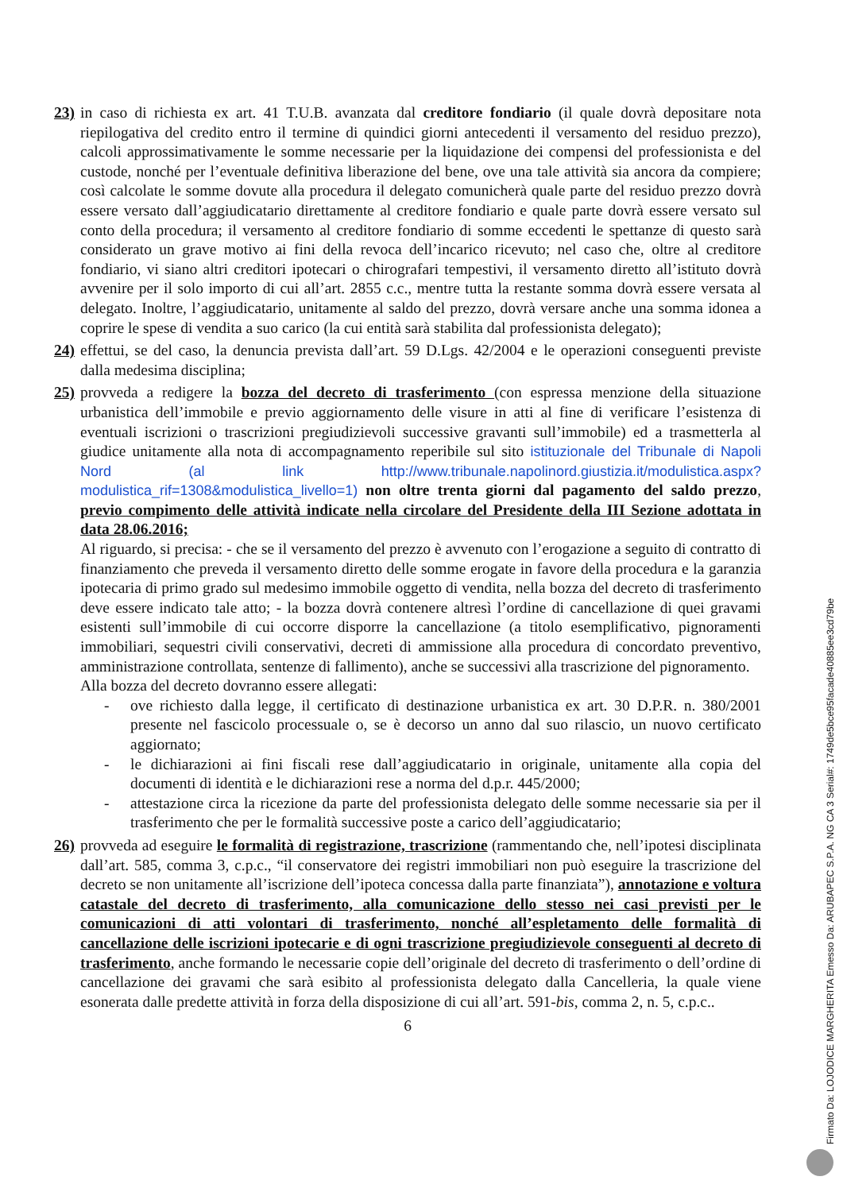23)
in caso di richiesta ex art. 41 T.U.B. avanzata dal creditore fondiario (il quale dovrà depositare nota riepilogativa del credito entro il termine di quindici giorni antecedenti il versamento del residuo prezzo), calcoli approssimativamente le somme necessarie per la liquidazione dei compensi del professionista e del custode, nonché per l’eventuale definitiva liberazione del bene, ove una tale attività sia ancora da compiere; così calcolate le somme dovute alla procedura il delegato comunicherà quale parte del residuo prezzo dovrà essere versato dall’aggiudicatario direttamente al creditore fondiario e quale parte dovrà essere versato sul conto della procedura; il versamento al creditore fondiario di somme eccedenti le spettanze di questo sarà considerato un grave motivo ai fini della revoca dell’incarico ricevuto; nel caso che, oltre al creditore fondiario, vi siano altri creditori ipotecari o chirografari tempestivi, il versamento diretto all’istituto dovrà avvenire per il solo importo di cui all’art. 2855 c.c., mentre tutta la restante somma dovrà essere versata al delegato. Inoltre, l’aggiudicatario, unitamente al saldo del prezzo, dovrà versare anche una somma idonea a coprire le spese di vendita a suo carico (la cui entità sarà stabilita dal professionista delegato);
24)
effettui, se del caso, la denuncia prevista dall’art. 59 D.Lgs. 42/2004 e le operazioni conseguenti previste dalla medesima disciplina;
25)
provveda a redigere la bozza del decreto di trasferimento (con espressa menzione della situazione urbanistica dell’immobile e previo aggiornamento delle visure in atti al fine di verificare l’esistenza di eventuali iscrizioni o trascrizioni pregiudizievoli successive gravanti sull’immobile) ed a trasmetterla al giudice unitamente alla nota di accompagnamento reperibile sul sito istituzionale del Tribunale di Napoli Nord (al link http://www.tribunale.napolinord.giustizia.it/modulistica.aspx?modulistica_rif=1308&modulistica_livello=1) non oltre trenta giorni dal pagamento del saldo prezzo, previo compimento delle attività indicate nella circolare del Presidente della III Sezione adottata in data 28.06.2016;
Al riguardo, si precisa: - che se il versamento del prezzo è avvenuto con l’erogazione a seguito di contratto di finanziamento che preveda il versamento diretto delle somme erogate in favore della procedura e la garanzia ipotecaria di primo grado sul medesimo immobile oggetto di vendita, nella bozza del decreto di trasferimento deve essere indicato tale atto; - la bozza dovrà contenere altresì l’ordine di cancellazione di quei gravami esistenti sull’immobile di cui occorre disporre la cancellazione (a titolo esemplificativo, pignoramenti immobiliari, sequestri civili conservativi, decreti di ammissione alla procedura di concordato preventivo, amministrazione controllata, sentenze di fallimento), anche se successivi alla trascrizione del pignoramento.
Alla bozza del decreto dovranno essere allegati:
- ove richiesto dalla legge, il certificato di destinazione urbanistica ex art. 30 D.P.R. n. 380/2001 presente nel fascicolo processuale o, se è decorso un anno dal suo rilascio, un nuovo certificato aggiornato;
- le dichiarazioni ai fini fiscali rese dall’aggiudicatario in originale, unitamente alla copia del documenti di identità e le dichiarazioni rese a norma del d.p.r. 445/2000;
- attestazione circa la ricezione da parte del professionista delegato delle somme necessarie sia per il trasferimento che per le formalità successive poste a carico dell’aggiudicatario;
26)
provveda ad eseguire le formalità di registrazione, trascrizione (rammentando che, nell’ipotesi disciplinata dall’art. 585, comma 3, c.p.c., “il conservatore dei registri immobiliari non può eseguire la trascrizione del decreto se non unitamente all’iscrizione dell’ipoteca concessa dalla parte finanziata”), annotazione e voltura catastale del decreto di trasferimento, alla comunicazione dello stesso nei casi previsti per le comunicazioni di atti volontari di trasferimento, nonché all’espletamento delle formalità di cancellazione delle iscrizioni ipotecarie e di ogni trascrizione pregiudizievole conseguenti al decreto di trasferimento, anche formando le necessarie copie dell’originale del decreto di trasferimento o dell’ordine di cancellazione dei gravami che sarà esibito al professionista delegato dalla Cancelleria, la quale viene esonerata dalle predette attività in forza della disposizione di cui all’art. 591-bis, comma 2, n. 5, c.p.c..
6
Firmato Da: LOJODICE MARGHERITA Emesso Da: ARUBAPEC S.P.A. NG CA 3 Serial#: 1749de5bce95facade40885ee3cd79be